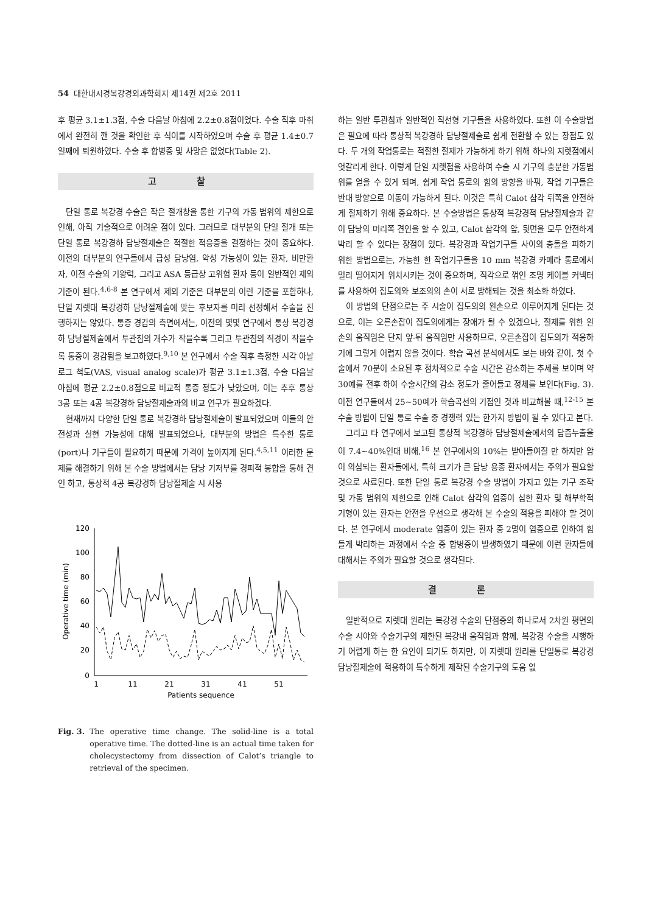54 대한내시경복강경외과학회지 제14권 제2호 2011
후 평균 3.1±1.3점, 수술 다음날 아침에 2.2±0.8점이었다. 수술 직후 마취에서 완전히 깬 것을 확인한 후 식이를 시작하였으며 수술 후 평균 1.4±0.7일째에 퇴원하였다. 수술 후 합병증 및 사망은 없었다(Table 2).
고 찰
단일 통로 복강경 수술은 작은 절개창을 통한 기구의 가동 범위의 제한으로 인해, 아직 기술적으로 어려운 점이 있다. 그러므로 대부분의 단일 절개 또는 단일 통로 복강경하 담낭절제술은 적절한 적응증을 결정하는 것이 중요하다. 이전의 대부분의 연구들에서 급성 담낭염, 악성 가능성이 있는 환자, 비만환자, 이전 수술의 기왕력, 그리고 ASA 등급상 고위험 환자 등이 일반적인 제외 기준이 된다.<sup>4,6-8</sup> 본 연구에서 제외 기준은 대부분의 이런 기준을 포함하나, 단일 지렛대 복강경하 담낭절제술에 맞는 후보자를 미리 선정해서 수술을 진행하지는 않았다. 통증 경감의 측면에서는, 이전의 몇몇 연구에서 통상 복강경하 담낭절제술에서 투관침의 개수가 작을수록 그리고 투관침의 직경이 작을수록 통증이 경감됨을 보고하였다.<sup>9,10</sup> 본 연구에서 수술 직후 측정한 시각 아날로그 척도(VAS, visual analog scale)가 평균 3.1±1.3점, 수술 다음날 아침에 평균 2.2±0.8점으로 비교적 통증 정도가 낮았으며, 이는 추후 통상 3공 또는 4공 복강경하 담낭절제술과의 비교 연구가 필요하겠다.
현재까지 다양한 단일 통로 복강경하 담낭절제술이 발표되었으며 이들의 안전성과 실현 가능성에 대해 발표되었으나, 대부분의 방법은 특수한 통로(port)나 기구들이 필요하기 때문에 가격이 높아지게 된다.<sup>4,5,11</sup> 이러한 문제를 해결하기 위해 본 수술 방법에서는 담낭 기저부를 경피적 봉합을 통해 견인 하고, 통상적 4공 복강경하 담낭절제술 시 사용
120
100
80
60
40
20
0
1
11
21
31
41
51
Patients sequence
Operative time (min)
Fig. 3. The operative time change. The solid-line is a total operative time. The dotted-line is an actual time taken for cholecystectomy from dissection of Calot’s triangle to retrieval of the specimen.
하는 일반 투관침과 일반적인 직선형 기구들을 사용하였다. 또한 이 수술방법은 필요에 따라 통상적 복강경하 담낭절제술로 쉽게 전환할 수 있는 장점도 있다. 두 개의 작업통로는 적절한 절제가 가능하게 하기 위해 하나의 지렛점에서 엇갈리게 한다. 이렇게 단일 지렛점을 사용하여 수술 시 기구의 충분한 가동범위를 얻을 수 있게 되며, 쉽게 작업 통로의 힘의 방향을 바꿔, 작업 기구들은 반대 방향으로 이동이 가능하게 된다. 이것은 특히 Calot 삼각 뒤쪽을 안전하게 절제하기 위해 중요하다. 본 수술방법은 통상적 복강경적 담낭절제술과 같이 담낭의 머리쪽 견인을 할 수 있고, Calot 삼각의 앞, 뒷면을 모두 안전하게 박리 할 수 있다는 장점이 있다. 복강경과 작업기구들 사이의 충돌을 피하기 위한 방법으로는, 가능한 한 작업기구들을 10 mm 복강경 카메라 통로에서 멀리 떨어지게 위치시키는 것이 중요하며, 직각으로 꺾인 조명 케이블 커넥터를 사용하여 집도의와 보조의의 손이 서로 방해되는 것을 최소화 하였다.
이 방법의 단점으로는 주 시술이 집도의의 왼손으로 이루어지게 된다는 것으로, 이는 오른손잡이 집도의에게는 장애가 될 수 있겠으나, 절제를 위한 왼손의 움직임은 단지 앞-뒤 움직임만 사용하므로, 오른손잡이 집도의가 적응하기에 그렇게 어렵지 않을 것이다. 학습 곡선 분석에서도 보는 바와 같이, 첫 수술에서 70분이 소요된 후 점차적으로 수술 시간은 감소하는 추세를 보이며 약 30예를 전후 하여 수술시간의 감소 정도가 줄어들고 정체를 보인다(Fig. 3). 이전 연구들에서 25∼50예가 학습곡선의 기점인 것과 비교해볼 때,<sup>12-15</sup> 본 수술 방법이 단일 통로 수술 중 경쟁력 있는 한가지 방법이 될 수 있다고 본다.
그리고 타 연구에서 보고된 통상적 복강경하 담낭절제술에서의 담즙누출율이 7.4∼40%인대 비해,<sup>16</sup> 본 연구에서의 10%는 받아들여질 만 하지만 암이 의심되는 환자들에서, 특히 크기가 큰 담낭 용종 환자에서는 주의가 필요할 것으로 사료된다. 또한 단일 통로 복강경 수술 방법이 가지고 있는 기구 조작 및 가동 범위의 제한으로 인해 Calot 삼각의 염증이 심한 환자 및 해부학적 기형이 있는 환자는 안전을 우선으로 생각해 본 수술의 적용을 피해야 할 것이다. 본 연구에서 moderate 염증이 있는 환자 중 2명이 염증으로 인하여 힘들게 박리하는 과정에서 수술 중 합병증이 발생하였기 때문에 이런 환자들에 대해서는 주의가 필요할 것으로 생각된다.
결 론
일반적으로 지렛대 원리는 복강경 수술의 단점중의 하나로서 2차원 평면의 수술 시야와 수술기구의 제한된 복강내 움직임과 함께, 복강경 수술을 시행하기 어렵게 하는 한 요인이 되기도 하지만, 이 지렛대 원리를 단일통로 복강경 담낭절제술에 적용하여 특수하게 제작된 수술기구의 도움 없